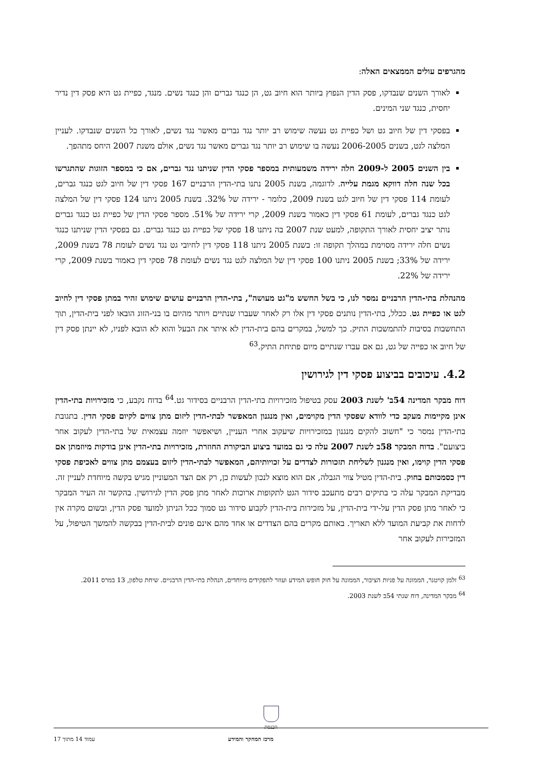מהגרפים עולים הממצאים האלה:
לאורך השנים שנבדקו, פסק הדין הנפוץ ביותר הוא חיוב גט, הן כנגד גברים והן כנגד נשים. מנגד, כפיית גט היא פסק דין נדיר יחסית, כנגד שני המינים.
בפסקי דין של חיוב גט ושל כפיית גט נעשה שימוש רב יותר נגד גברים מאשר נגד נשים, לאורך כל השנים שנבדקו. לעניין המלצה לגט, בשנים 2006-2005 נעשה בו שימוש רב יותר נגד גברים מאשר נגד נשים, אולם משנת 2007 היחס מתהפך.
בין השנים 2005 ל-2009 חלה ירידה משמעותית במספר פסקי הדין שניתנו נגד גברים, אם כי במספר הזוגות שהתגרשו בכל שנה חלה דווקא מגמת עלייה. לדוגמה, בשנת 2005 נתנו בתי-הדין הרבניים 167 פסקי דין של חיוב לגט כנגד גברים, לעומת 114 פסקי דין של חיוב לגט בשנת 2009, כלומר - ירידה של 32%. בשנת 2005 ניתנו 124 פסקי דין של המלצה לגט כנגד גברים, לעומת 61 פסקי דין כאמור בשנת 2009, קרי ירידה של 51%. מספר פסקי הדין של כפיית גט כנגד גברים נותר יציב יחסית לאורך התקופה, למעט שנת 2007 בה ניתנו 18 פסקי של כפיית גט כנגד גברים. גם בפסקי הדין שניתנו כנגד נשים חלה ירידה מסוימת במהלך תקופה זו: בשנת 2005 ניתנו 118 פסקי דין לחיובי גט נגד נשים לעומת 78 בשנת 2009, ירידה של 33%; בשנת 2005 ניתנו 100 פסקי דין של המלצה לגט נגד נשים לעומת 78 פסקי דין כאמור בשנת 2009, קרי ירידה של 22%.
מהנהלת בתי-הדין הרבניים נמסר לנו, כי בשל החשש מ"גט מעושה", בתי-הדין הרבניים עושים שימוש זהיר במתן פסקי דין לחיוב לגט או כפיית גט. ככלל, בתי-הדין נותנים פסקי דין אלו רק לאחר שעברו שנתיים ויותר מהיום בו בני-הזוג הובאו לפני בית-הדין, תוך התחשבות בסיבות להתמשכות התיק. כך למשל, במקרים בהם בית-הדין לא איתר את הבעל והוא לא הובא לפניו, לא יינתן פסק דין של חיוב או כפייה של גט, גם אם עברו שנתיים מיום פתיחת התיק.<sup>63</sup>
4.2. עיכובים בביצוע פסקי דין לגירושין
דוח מבקר המדינה 54ב' לשנת 2003 עסק בטיפול מזכירויות בתי-הדין הרבניים בסידור גט.<sup>64</sup> בדוח נקבע, כי מזכירויות בתי-הדין אינן מקיימות מעקב כדי לוודא שפסקי הדין מקוימים, ואין מנגנון המאפשר לבתי-הדין ליזום מתן צווים לקיום פסקי הדין. בתגובת בתי-הדין נמסר כי "חשוב להקים מנגנון במזכירויות שיעקוב אחרי העניין, ושיאפשר יוזמה עצמאית של בתי-הדין לעקוב אחר ביצועם". בדוח המבקר 58ב לשנת 2007 עלה כי גם במועד ביצוע הביקורת החוזרת, מזכירויות בתי-הדין אינן בודקות מיוזמתן אם פסקי הדין קוימו, ואין מנגנון לשליחת תזכורות לצדדים על זכויותיהם, המאפשר לבתי-הדין ליזום בעצמם מתן צווים לאכיפת פסקי דין כסמכותם בחוק. בית-הדין מטיל צווי הגבלה, אם הוא מוצא לנכון לעשות כן, רק אם הצד המעוניין מגיש בקשה מיוחדת לעניין זה. מבדיקת המבקר עלה כי בתיקים רבים מתעכב סידור הגט לתקופות ארוכות לאחר מתן פסק הדין לגירושין. בהקשר זה העיר המבקר כי לאחר מתן פסק הדין על-ידי בית-הדין, על מזכירות בית-הדין לקבוע סידור גט סמוך ככל הניתן למועד פסק הדין, ובשום מקרה אין לדחות את קביעת המועד ללא תאריך. באותם מקרים בהם הצדדים או אחד מהם אינם פונים לבית-הדין בבקשה להמשך הטיפול, על המזכירות לעקוב אחר
<sup>63</sup> זלמן קויטנר, הממונה על פניות הציבור, הממונה על חוק חופש המידע ועוזר לתפקידים מיוחדים, הנהלת בתי-הדין הרבניים. שיחת טלפון, 13 במרס 2011.
<sup>64</sup> מבקר המדינה, דוח שנתי 54ב לשנת 2003.
הכנסת
מרכז המחקר והמידע עמוד 14 מתוך 17